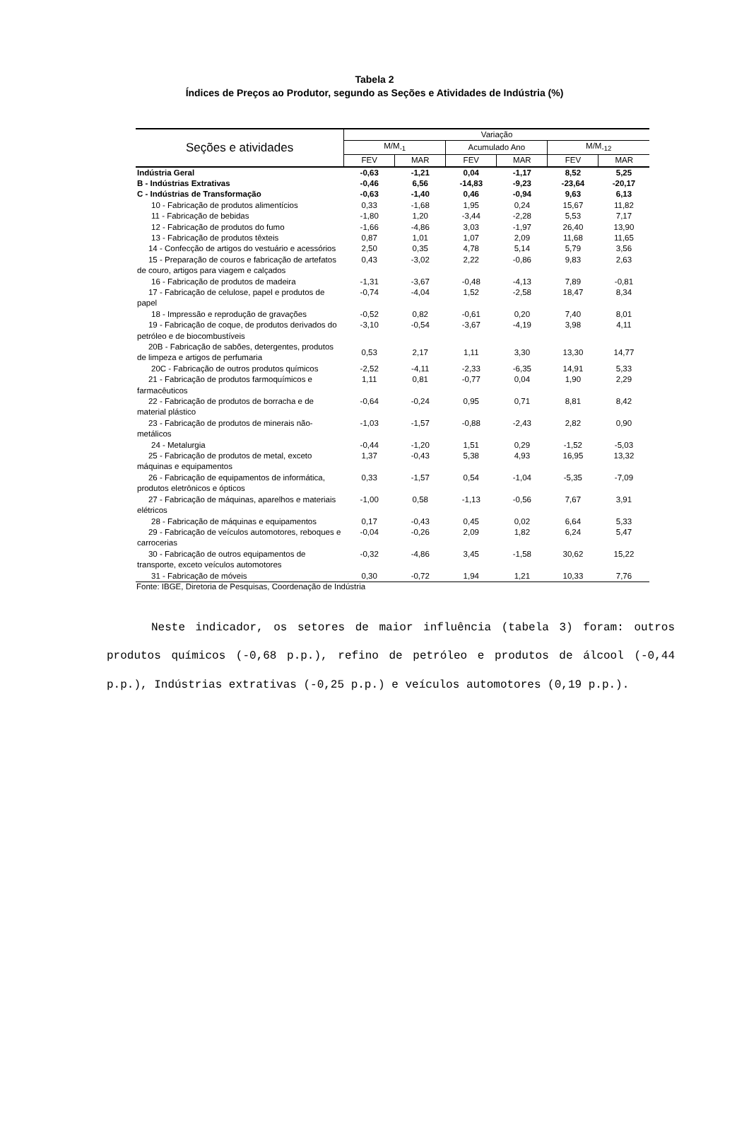Tabela 2
Índices de Preços ao Produtor, segundo as Seções e Atividades de Indústria (%)
| Seções e atividades | Variação | | | | | |
| --- | --- | --- | --- | --- | --- | --- |
| | M/M<sub>-1</sub> | | Acumulado Ano | | M/M<sub>-12</sub> | |
| | FEV | MAR | FEV | MAR | FEV | MAR |
| Indústria Geral | -0,63 | -1,21 | 0,04 | -1,17 | 8,52 | 5,25 |
| B - Indústrias Extrativas | -0,46 | 6,56 | -14,83 | -9,23 | -23,64 | -20,17 |
| C - Indústrias de Transformação | -0,63 | -1,40 | 0,46 | -0,94 | 9,63 | 6,13 |
| 10 - Fabricação de produtos alimentícios | 0,33 | -1,68 | 1,95 | 0,24 | 15,67 | 11,82 |
| 11 - Fabricação de bebidas | -1,80 | 1,20 | -3,44 | -2,28 | 5,53 | 7,17 |
| 12 - Fabricação de produtos do fumo | -1,66 | -4,86 | 3,03 | -1,97 | 26,40 | 13,90 |
| 13 - Fabricação de produtos têxteis | 0,87 | 1,01 | 1,07 | 2,09 | 11,68 | 11,65 |
| 14 - Confecção de artigos do vestuário e acessórios | 2,50 | 0,35 | 4,78 | 5,14 | 5,79 | 3,56 |
| 15 - Preparação de couros e fabricação de artefatos de couro, artigos para viagem e calçados | 0,43 | -3,02 | 2,22 | -0,86 | 9,83 | 2,63 |
| 16 - Fabricação de produtos de madeira | -1,31 | -3,67 | -0,48 | -4,13 | 7,89 | -0,81 |
| 17 - Fabricação de celulose, papel e produtos de papel | -0,74 | -4,04 | 1,52 | -2,58 | 18,47 | 8,34 |
| 18 - Impressão e reprodução de gravações | -0,52 | 0,82 | -0,61 | 0,20 | 7,40 | 8,01 |
| 19 - Fabricação de coque, de produtos derivados do petróleo e de biocombustíveis | -3,10 | -0,54 | -3,67 | -4,19 | 3,98 | 4,11 |
| 20B - Fabricação de sabões, detergentes, produtos de limpeza e artigos de perfumaria | 0,53 | 2,17 | 1,11 | 3,30 | 13,30 | 14,77 |
| 20C - Fabricação de outros produtos químicos | -2,52 | -4,11 | -2,33 | -6,35 | 14,91 | 5,33 |
| 21 - Fabricação de produtos farmoquímicos e farmacêuticos | 1,11 | 0,81 | -0,77 | 0,04 | 1,90 | 2,29 |
| 22 - Fabricação de produtos de borracha e de material plástico | -0,64 | -0,24 | 0,95 | 0,71 | 8,81 | 8,42 |
| 23 - Fabricação de produtos de minerais não-metálicos | -1,03 | -1,57 | -0,88 | -2,43 | 2,82 | 0,90 |
| 24 - Metalurgia | -0,44 | -1,20 | 1,51 | 0,29 | -1,52 | -5,03 |
| 25 - Fabricação de produtos de metal, exceto máquinas e equipamentos | 1,37 | -0,43 | 5,38 | 4,93 | 16,95 | 13,32 |
| 26 - Fabricação de equipamentos de informática, produtos eletrônicos e ópticos | 0,33 | -1,57 | 0,54 | -1,04 | -5,35 | -7,09 |
| 27 - Fabricação de máquinas, aparelhos e materiais elétricos | -1,00 | 0,58 | -1,13 | -0,56 | 7,67 | 3,91 |
| 28 - Fabricação de máquinas e equipamentos | 0,17 | -0,43 | 0,45 | 0,02 | 6,64 | 5,33 |
| 29 - Fabricação de veículos automotores, reboques e carrocerias | -0,04 | -0,26 | 2,09 | 1,82 | 6,24 | 5,47 |
| 30 - Fabricação de outros equipamentos de transporte, exceto veículos automotores | -0,32 | -4,86 | 3,45 | -1,58 | 30,62 | 15,22 |
| 31 - Fabricação de móveis | 0,30 | -0,72 | 1,94 | 1,21 | 10,33 | 7,76 |
Fonte: IBGE, Diretoria de Pesquisas, Coordenação de Indústria
Neste indicador, os setores de maior influência (tabela 3) foram: outros produtos químicos (-0,68 p.p.), refino de petróleo e produtos de álcool (-0,44 p.p.), Indústrias extrativas (-0,25 p.p.) e veículos automotores (0,19 p.p.).